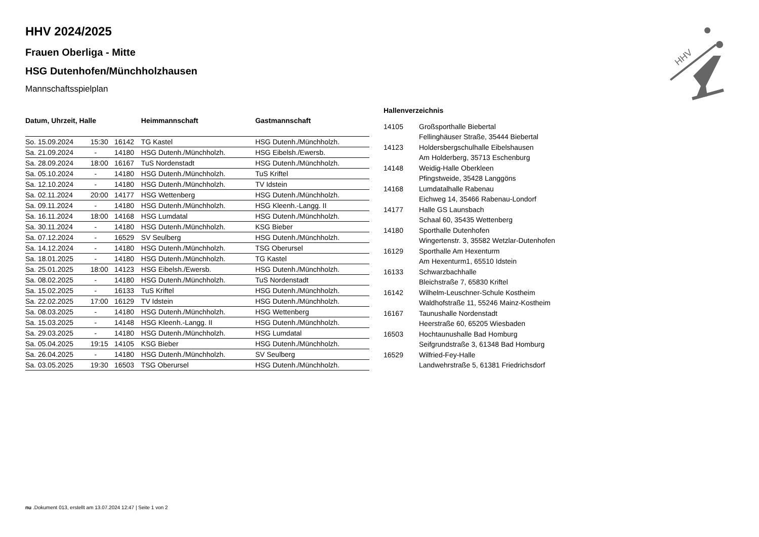HHV
HHV 2024/2025
Frauen Oberliga - Mitte
HSG Dutenhofen/Münchholzhausen
Mannschaftsspielplan
| Datum, Uhrzeit, Halle | | | | Heimmannschaft | Gastmannschaft |
| --- | --- | --- | --- | --- | --- |
| So. 15.09.2024 | 15:30 | 16142 | | TG Kastel | HSG Dutenh./Münchholzh. |
| Sa. 21.09.2024 | - | 14180 | | HSG Dutenh./Münchholzh. | HSG Eibelsh./Ewersb. |
| Sa. 28.09.2024 | 18:00 | 16167 | | TuS Nordenstadt | HSG Dutenh./Münchholzh. |
| Sa. 05.10.2024 | - | 14180 | | HSG Dutenh./Münchholzh. | TuS Kriftel |
| Sa. 12.10.2024 | - | 14180 | | HSG Dutenh./Münchholzh. | TV Idstein |
| Sa. 02.11.2024 | 20:00 | 14177 | | HSG Wettenberg | HSG Dutenh./Münchholzh. |
| Sa. 09.11.2024 | - | 14180 | | HSG Dutenh./Münchholzh. | HSG Kleenh.-Langg. II |
| Sa. 16.11.2024 | 18:00 | 14168 | | HSG Lumdatal | HSG Dutenh./Münchholzh. |
| Sa. 30.11.2024 | - | 14180 | | HSG Dutenh./Münchholzh. | KSG Bieber |
| Sa. 07.12.2024 | - | 16529 | | SV Seulberg | HSG Dutenh./Münchholzh. |
| Sa. 14.12.2024 | - | 14180 | | HSG Dutenh./Münchholzh. | TSG Oberursel |
| Sa. 18.01.2025 | - | 14180 | | HSG Dutenh./Münchholzh. | TG Kastel |
| Sa. 25.01.2025 | 18:00 | 14123 | | HSG Eibelsh./Ewersb. | HSG Dutenh./Münchholzh. |
| Sa. 08.02.2025 | - | 14180 | | HSG Dutenh./Münchholzh. | TuS Nordenstadt |
| Sa. 15.02.2025 | - | 16133 | | TuS Kriftel | HSG Dutenh./Münchholzh. |
| Sa. 22.02.2025 | 17:00 | 16129 | | TV Idstein | HSG Dutenh./Münchholzh. |
| Sa. 08.03.2025 | - | 14180 | | HSG Dutenh./Münchholzh. | HSG Wettenberg |
| Sa. 15.03.2025 | - | 14148 | | HSG Kleenh.-Langg. II | HSG Dutenh./Münchholzh. |
| Sa. 29.03.2025 | - | 14180 | | HSG Dutenh./Münchholzh. | HSG Lumdatal |
| Sa. 05.04.2025 | 19:15 | 14105 | | KSG Bieber | HSG Dutenh./Münchholzh. |
| Sa. 26.04.2025 | - | 14180 | | HSG Dutenh./Münchholzh. | SV Seulberg |
| Sa. 03.05.2025 | 19:30 | 16503 | | TSG Oberursel | HSG Dutenh./Münchholzh. |
Hallenverzeichnis
| 14105 | Großsporthalle Biebertal Fellinghäuser Straße, 35444 Biebertal |
| 14123 | Holdersbergschulhalle Eibelshausen Am Holderberg, 35713 Eschenburg |
| 14148 | Weidig-Halle Oberkleen Pfingstweide, 35428 Langgöns |
| 14168 | Lumdatalhalle Rabenau Eichweg 14, 35466 Rabenau-Londorf |
| 14177 | Halle GS Launsbach Schaal 60, 35435 Wettenberg |
| 14180 | Sporthalle Dutenhofen Wingertenstr. 3, 35582 Wetzlar-Dutenhofen |
| 16129 | Sporthalle Am Hexenturm Am Hexenturm1, 65510 Idstein |
| 16133 | Schwarzbachhalle Bleichstraße 7, 65830 Kriftel |
| 16142 | Wilhelm-Leuschner-Schule Kostheim Waldhofstraße 11, 55246 Mainz-Kostheim |
| 16167 | Taunushalle Nordenstadt Heerstraße 60, 65205 Wiesbaden |
| 16503 | Hochtaunushalle Bad Homburg Seifgrundstraße 3, 61348 Bad Homburg |
| 16529 | Wilfried-Fey-Halle Landwehrstraße 5, 61381 Friedrichsdorf |
nu .Dokument 013, erstellt am 13.07.2024 12:47 | Seite 1 von 2